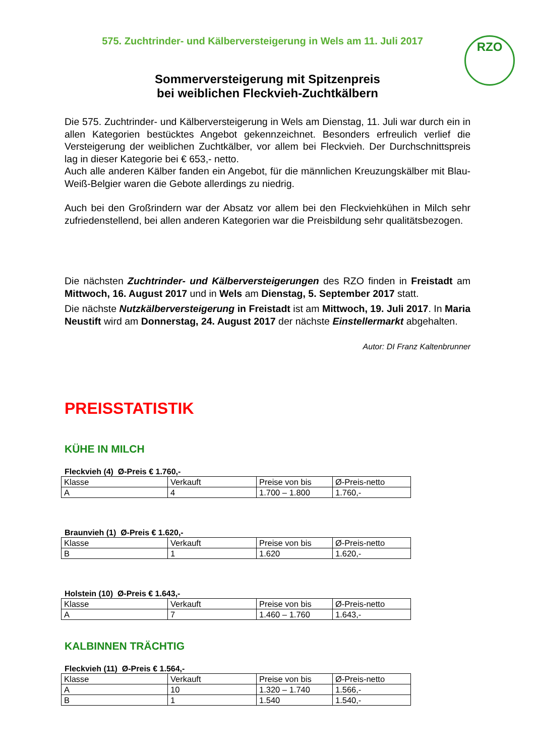575. Zuchtrinder- und Kälberversteigerung in Wels am 11. Juli 2017
RZO
Sommerversteigerung mit Spitzenpreis
bei weiblichen Fleckvieh-Zuchtkälbern
Die 575. Zuchtrinder- und Kälberversteigerung in Wels am Dienstag, 11. Juli war durch ein in allen Kategorien bestücktes Angebot gekennzeichnet. Besonders erfreulich verlief die Versteigerung der weiblichen Zuchtkälber, vor allem bei Fleckvieh. Der Durchschnittspreis lag in dieser Kategorie bei € 653,- netto.
Auch alle anderen Kälber fanden ein Angebot, für die männlichen Kreuzungskälber mit Blau-Weiß-Belgier waren die Gebote allerdings zu niedrig.
Auch bei den Großrindern war der Absatz vor allem bei den Fleckviehkühen in Milch sehr zufriedenstellend, bei allen anderen Kategorien war die Preisbildung sehr qualitätsbezogen.
Die nächsten Zuchtrinder- und Kälberversteigerungen des RZO finden in Freistadt am Mittwoch, 16. August 2017 und in Wels am Dienstag, 5. September 2017 statt.
Die nächste Nutzkälberversteigerung in Freistadt ist am Mittwoch, 19. Juli 2017. In Maria Neustift wird am Donnerstag, 24. August 2017 der nächste Einstellermarkt abgehalten.
Autor: DI Franz Kaltenbrunner
PREISSTATISTIK
KÜHE IN MILCH
Fleckvieh (4) Ø-Preis € 1.760,-
| Klasse | Verkauft | Preise von bis | Ø-Preis-netto |
| --- | --- | --- | --- |
| A | 4 | 1.700 – 1.800 | 1.760,- |
Braunvieh (1) Ø-Preis € 1.620,-
| Klasse | Verkauft | Preise von bis | Ø-Preis-netto |
| --- | --- | --- | --- |
| B | 1 | 1.620 | 1.620,- |
Holstein (10) Ø-Preis € 1.643,-
| Klasse | Verkauft | Preise von bis | Ø-Preis-netto |
| --- | --- | --- | --- |
| A | 7 | 1.460 – 1.760 | 1.643,- |
KALBINNEN TRÄCHTIG
Fleckvieh (11) Ø-Preis € 1.564,-
| Klasse | Verkauft | Preise von bis | Ø-Preis-netto |
| --- | --- | --- | --- |
| A | 10 | 1.320 – 1.740 | 1.566,- |
| B | 1 | 1.540 | 1.540,- |